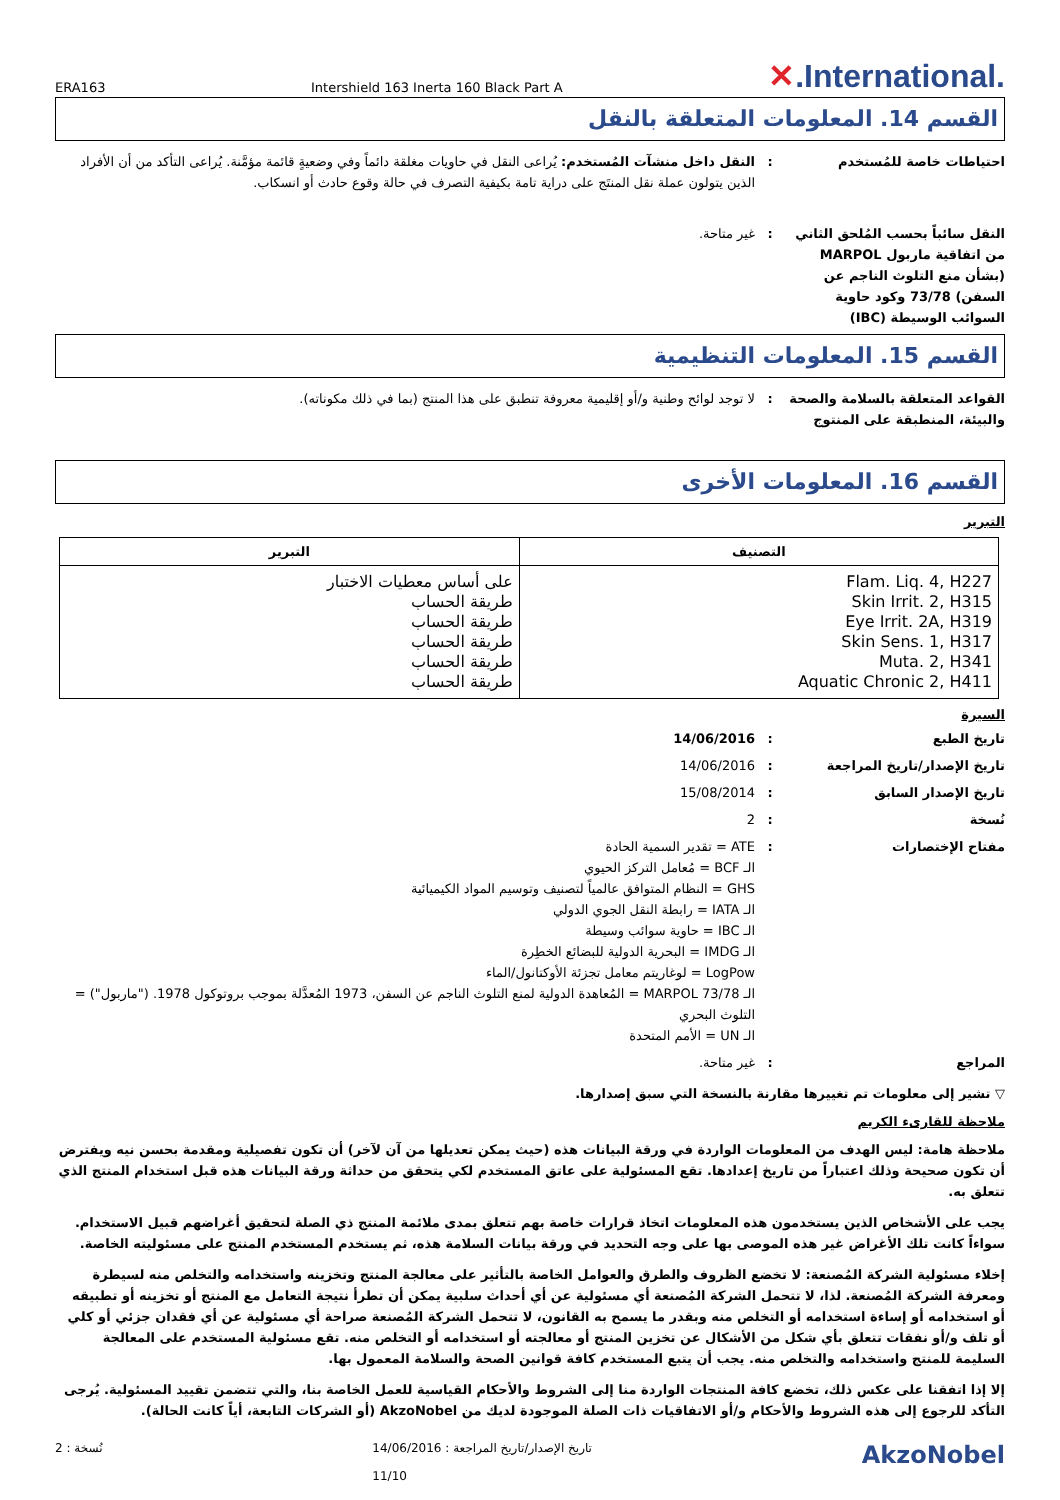ERA163 Intershield 163 Inerta 160 Black Part A
✕.International.
القسم 14. المعلومات المتعلقة بالنقل
احتياطات خاصة للمُستخدم : النقل داخل منشآت المُستخدم: يُراعى النقل في حاويات مغلقة دائماً وفي وضعيةٍ قائمة مؤمَّنة. يُراعى التأكد من أن الأفراد الذين يتولون عملة نقل المنتَج على دراية تامة بكيفية التصرف في حالة وقوع حادث أو انسكاب.
النقل سائباً بحسب المُلحق الثاني من اتفاقية ماربول MARPOL (بشأن منع التلوث الناجم عن السفن) 73/78 وكود حاوية السوائب الوسيطة (IBC)
: غير متاحة.
القسم 15. المعلومات التنظيمية
القواعد المتعلقة بالسلامة والصحة والبيئة، المنطبقة على المنتوج
: لا توجد لوائح وطنية و/أو إقليمية معروفة تنطبق على هذا المنتج (بما في ذلك مكوناته).
القسم 16. المعلومات الأخرى
التبرير
| التصنيف | التبرير |
| --- | --- |
| Flam. Liq. 4, H227 Skin Irrit. 2, H315 Eye Irrit. 2A, H319 Skin Sens. 1, H317 Muta. 2, H341 Aquatic Chronic 2, H411 | على أساس معطيات الاختبار طريقة الحساب طريقة الحساب طريقة الحساب طريقة الحساب طريقة الحساب |
السيرة
تاريخ الطبع : 14/06/2016
تاريخ الإصدار/تاريخ المراجعة : 14/06/2016
تاريخ الإصدار السابق : 15/08/2014
نُسخة : 2
مفتاح الإختصارات : ATE = تقدير السمية الحادة
الـ BCF = مُعامل التركز الحيوي
GHS = النظام المتوافق عالمياً لتصنيف وتوسيم المواد الكيميائية
الـ IATA = رابطة النقل الجوي الدولي
الـ IBC = حاوية سوائب وسيطة
الـ IMDG = البحرية الدولية للبضائع الخطِرة
LogPow = لوغاريتم معامل تجزئة الأوكتانول/الماء
الـ MARPOL 73/78 = المُعاهدة الدولية لمنع التلوث الناجم عن السفن، 1973 المُعدَّلة بموجب بروتوكول 1978. ("ماربول") = التلوث البحري
الـ UN = الأمم المتحدة
المراجع : غير متاحة.
▽ تشير إلى معلومات تم تغييرها مقارنة بالنسخة التي سبق إصدارها.
ملاحظة للقارىء الكريم
ملاحظة هامة: ليس الهدف من المعلومات الواردة في ورقة البيانات هذه (حيث يمكن تعديلها من آن لآخر) أن تكون تفصيلية ومقدمة بحسن نيه ويفترض أن تكون صحيحة وذلك اعتباراً من تاريخ إعدادها. تقع المسئولية على عاتق المستخدم لكي يتحقق من حداثة ورقة البيانات هذه قبل استخدام المنتج الذي تتعلق به.
يجب على الأشخاص الذين يستخدمون هذه المعلومات اتخاذ قرارات خاصة بهم تتعلق بمدى ملائمة المنتج ذي الصلة لتحقيق أغراضهم قبيل الاستخدام. سواءاً كانت تلك الأغراض غير هذه الموصى بها على وجه التحديد في ورقة بيانات السلامة هذه، ثم يستخدم المستخدم المنتج على مسئوليته الخاصة.
إخلاء مسئولية الشركة المُصنعة: لا تخضع الظروف والطرق والعوامل الخاصة بالتأثير على معالجة المنتج وتخزينه واستخدامه والتخلص منه لسيطرة ومعرفة الشركة المُصنعة. لذا، لا تتحمل الشركة المُصنعة أي مسئولية عن أي أحداث سلبية يمكن أن تطرأ نتيجة التعامل مع المنتج أو تخزينه أو تطبيقه أو استخدامه أو إساءة استخدامه أو التخلص منه وبقدر ما يسمح به القانون، لا تتحمل الشركة المُصنعة صراحة أي مسئولية عن أي فقدان جزئي أو كلي أو تلف و/أو نفقات تتعلق بأي شكل من الأشكال عن تخزين المنتج أو معالجته أو استخدامه أو التخلص منه. تقع مسئولية المستخدم على المعالجة السليمة للمنتج واستخدامه والتخلص منه. يجب أن يتبع المستخدم كافة قوانين الصحة والسلامة المعمول بها.
إلا إذا اتفقنا على عكس ذلك، تخضع كافة المنتجات الواردة منا إلى الشروط والأحكام القياسية للعمل الخاصة بنا، والتي تتضمن تقييد المسئولية. يُرجى التأكد للرجوع إلى هذه الشروط والأحكام و/أو الاتفاقيات ذات الصلة الموجودة لديك من AkzoNobel (أو الشركات التابعة، أياً كانت الحالة).
نُسخة : 2 14/06/2016 : تاريخ الإصدار/تاريخ المراجعة
11/10
AkzoNobel